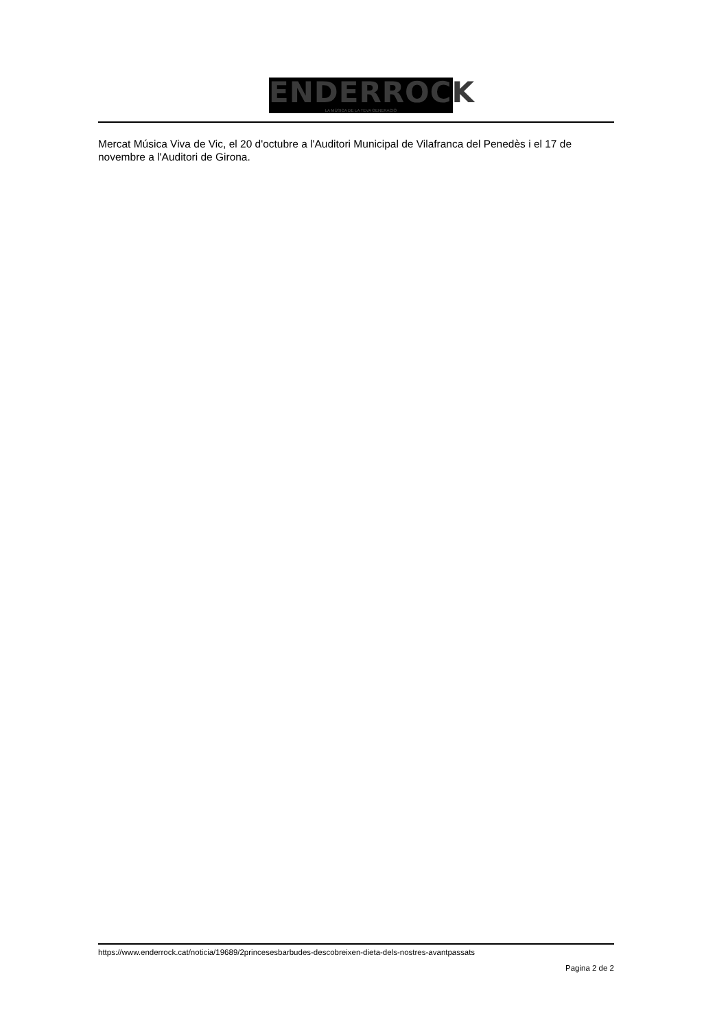ENDERROCK
LA MÚSICA DE LA TEVA GENERACIÓ
Mercat Música Viva de Vic, el 20 d'octubre a l'Auditori Municipal de Vilafranca del Penedès i el 17 de novembre a l'Auditori de Girona.
https://www.enderrock.cat/noticia/19689/2princesesbarbudes-descobreixen-dieta-dels-nostres-avantpassats
Pagina 2 de 2